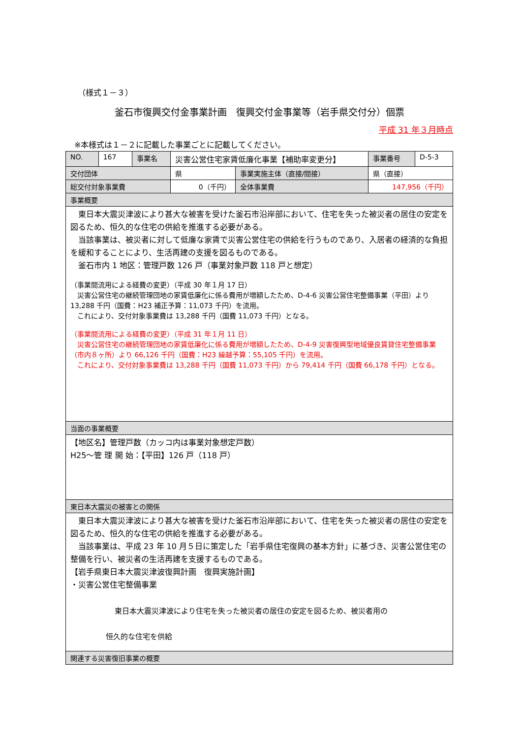（様式１－３）
釜石市復興交付金事業計画　復興交付金事業等（岩手県交付分）個票
平成 31 年３月時点
※本様式は１－２に記載した事業ごとに記載してください。
| NO. | 167 | 事業名 | 災害公営住宅家賃低廉化事業【補助率変更分】 | | 事業番号 | D-5-3 |
| 交付団体 | | | 県 | 事業実施主体（直接/間接） | 県（直接） | |
| 総交付対象事業費 | | | 0（千円） | 全体事業費 | 147,956（千円） | |
| 事業概要 | | | | | | |
| 東日本大震災津波により甚大な被害を受けた釜石市沿岸部において、住宅を失った被災者の居住の安定を図るため、恒久的な住宅の供給を推進する必要がある。 当該事業は、被災者に対して低廉な家賃で災害公営住宅の供給を行うものであり、入居者の経済的な負担を緩和することにより、生活再建の支援を図るものである。 釜石市内 1 地区：管理戸数 126 戸（事業対象戸数 118 戸と想定） （事業間流用による経費の変更）（平成 30 年１月 17 日） 災害公営住宅の継続管理団地の家賃低廉化に係る費用が増額したため、D-4-6 災害公営住宅整備事業（平田）より 13,288 千円（国費：H23 補正予算：11,073 千円）を流用。 これにより、交付対象事業費は 13,288 千円（国費 11,073 千円）となる。 （事業間流用による経費の変更）（平成 31 年１月 11 日） 災害公営住宅の継続管理団地の家賃低廉化に係る費用が増額したため、D-4-9 災害復興型地域優良賃貸住宅整備事業（市内８ヶ所）より 66,126 千円（国費：H23 繰越予算：55,105 千円）を流用。 これにより、交付対象事業費は 13,288 千円（国費 11,073 千円）から 79,414 千円（国費 66,178 千円）となる。 | | | | | | |
| 当面の事業概要 | | | | | | |
| 【地区名】管理戸数（カッコ内は事業対象想定戸数） H25～管 理 開 始：【平田】126 戸（118 戸） | | | | | | |
| 東日本大震災の被害との関係 | | | | | | |
| 東日本大震災津波により甚大な被害を受けた釜石市沿岸部において、住宅を失った被災者の居住の安定を図るため、恒久的な住宅の供給を推進する必要がある。 当該事業は、平成 23 年 10 月５日に策定した「岩手県住宅復興の基本方針」に基づき、災害公営住宅の整備を行い、被災者の生活再建を支援するものである。 【岩手県東日本大震災津波復興計画 復興実施計画】 ・災害公営住宅整備事業 東日本大震災津波により住宅を失った被災者の居住の安定を図るため、被災者用の 恒久的な住宅を供給 | | | | | | |
| 関連する災害復旧事業の概要 | | | | | | |